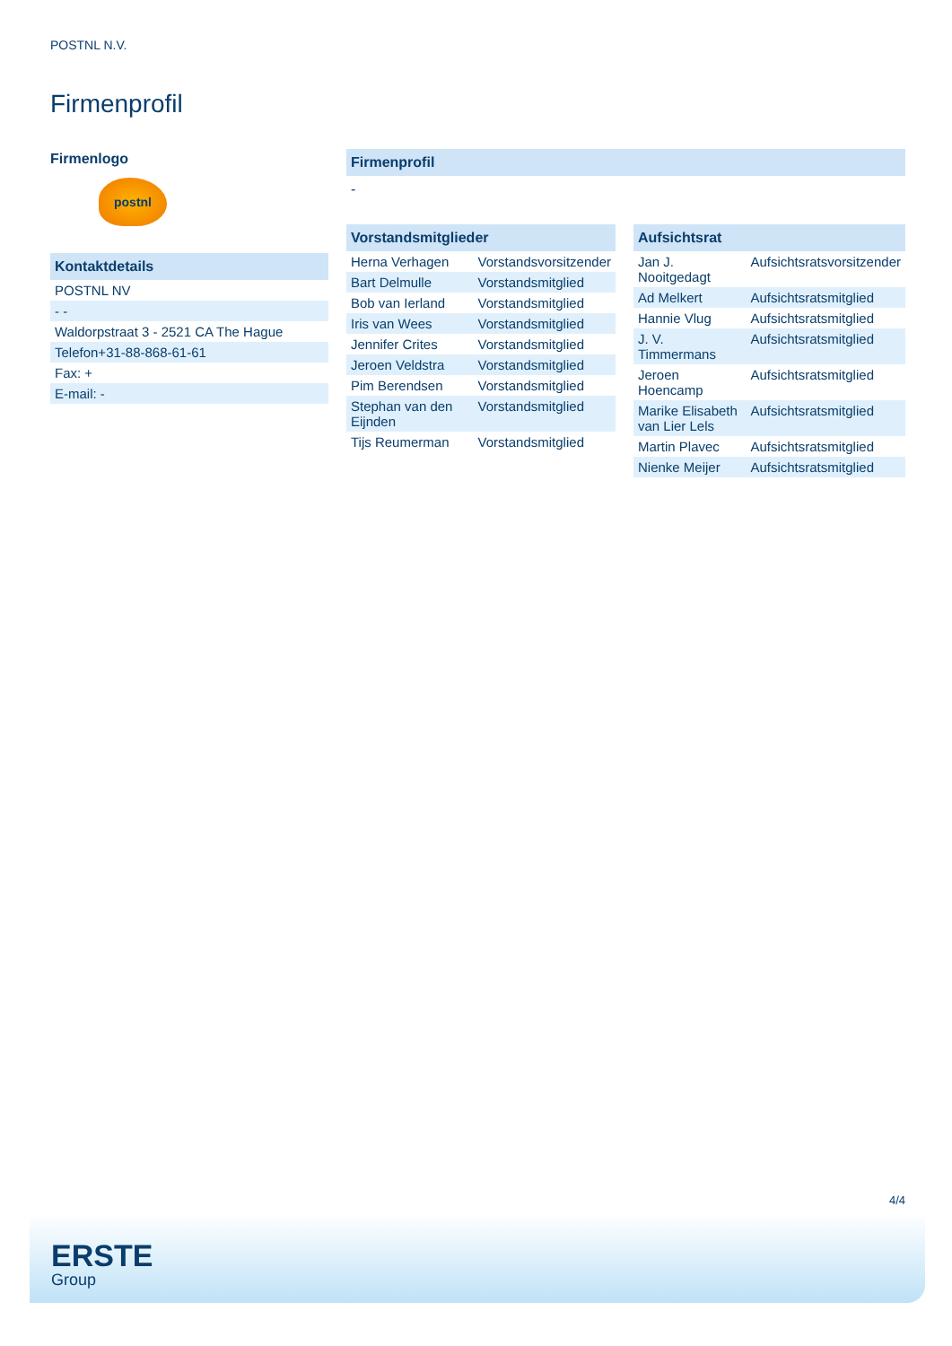POSTNL N.V.
Firmenprofil
Firmenlogo
postnl
Kontaktdetails
| POSTNL NV |
| - - |
| Waldorpstraat 3 - 2521 CA The Hague |
| Telefon+31-88-868-61-61 |
| Fax: + |
| E-mail: - |
Firmenprofil
-
Vorstandsmitglieder
| Herna Verhagen | Vorstandsvorsitzender |
| Bart Delmulle | Vorstandsmitglied |
| Bob van Ierland | Vorstandsmitglied |
| Iris van Wees | Vorstandsmitglied |
| Jennifer Crites | Vorstandsmitglied |
| Jeroen Veldstra | Vorstandsmitglied |
| Pim Berendsen | Vorstandsmitglied |
| Stephan van den Eijnden | Vorstandsmitglied |
| Tijs Reumerman | Vorstandsmitglied |
Aufsichtsrat
| Jan J. Nooitgedagt | Aufsichtsratsvorsitzender |
| Ad Melkert | Aufsichtsratsmitglied |
| Hannie Vlug | Aufsichtsratsmitglied |
| J. V. Timmermans | Aufsichtsratsmitglied |
| Jeroen Hoencamp | Aufsichtsratsmitglied |
| Marike Elisabeth van Lier Lels | Aufsichtsratsmitglied |
| Martin Plavec | Aufsichtsratsmitglied |
| Nienke Meijer | Aufsichtsratsmitglied |
4/4
ERSTE
Group